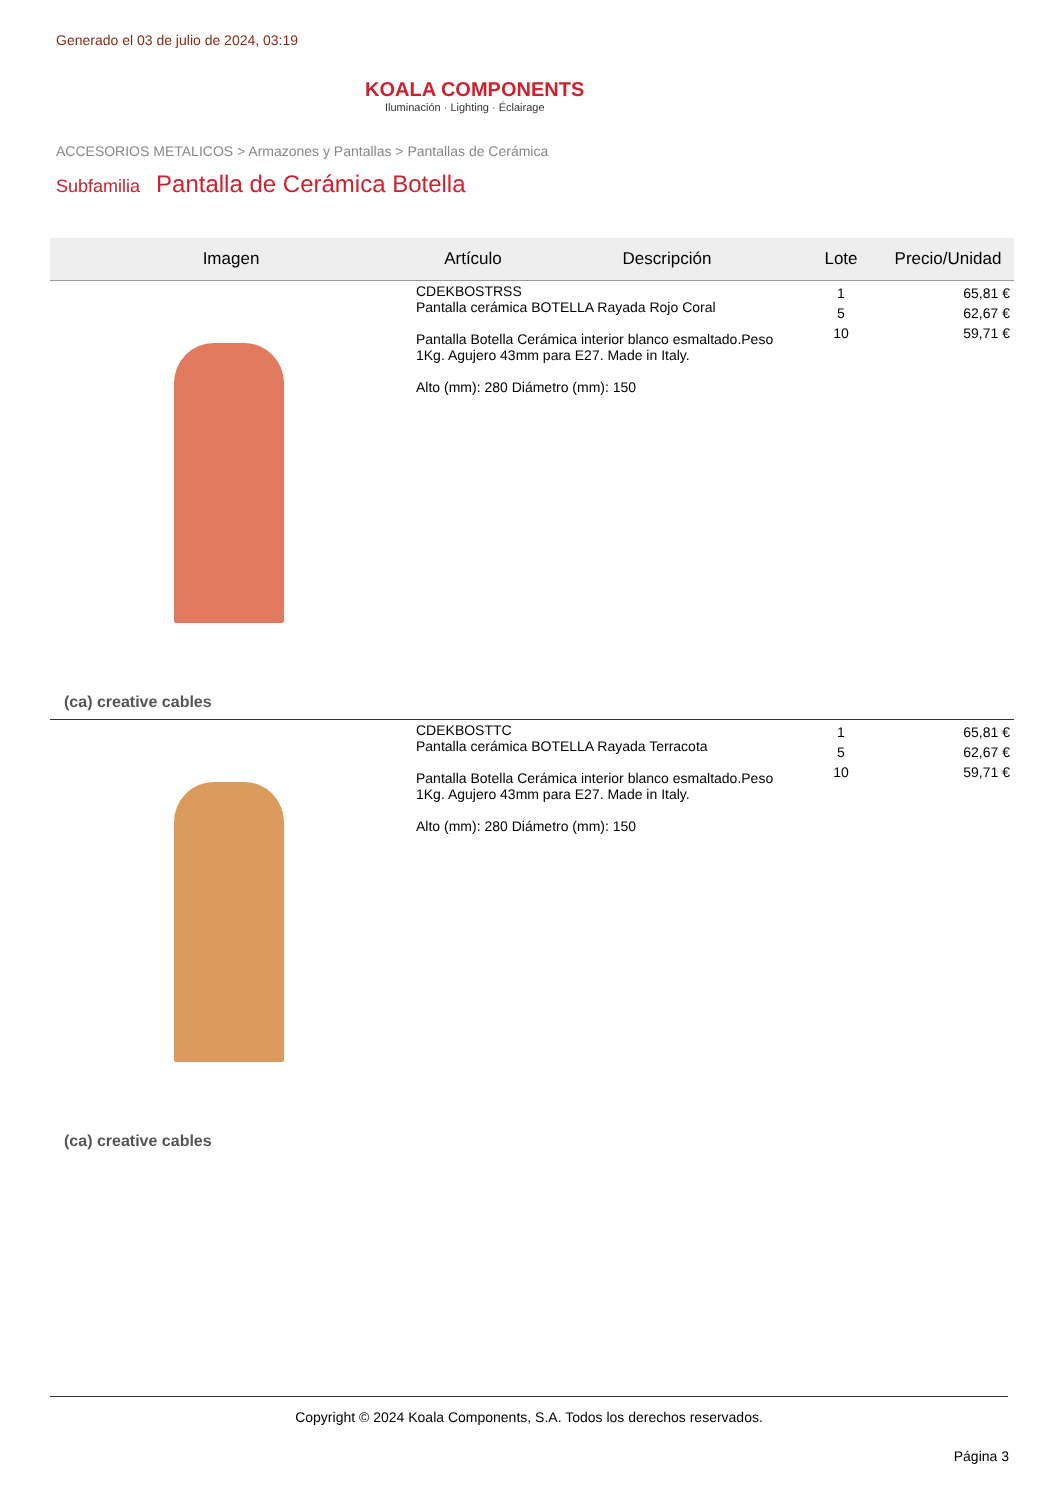Generado el 03 de julio de 2024, 03:19
KOALA COMPONENTS
Iluminación · Lighting · Éclairage
ACCESORIOS METALICOS > Armazones y Pantallas > Pantallas de Cerámica
Subfamilia Pantalla de Cerámica Botella
| Imagen | Artículo | Descripción | Lote | Precio/Unidad |
| --- | --- | --- | --- | --- |
| (ca) creative cables | CDEKBOSTRSS Pantalla cerámica BOTELLA Rayada Rojo Coral Pantalla Botella Cerámica interior blanco esmaltado.Peso 1Kg. Agujero 43mm para E27. Made in Italy. Alto (mm): 280 Diámetro (mm): 150 | | 1 5 10 | 65,81 € 62,67 € 59,71 € |
| (ca) creative cables | CDEKBOSTTC Pantalla cerámica BOTELLA Rayada Terracota Pantalla Botella Cerámica interior blanco esmaltado.Peso 1Kg. Agujero 43mm para E27. Made in Italy. Alto (mm): 280 Diámetro (mm): 150 | | 1 5 10 | 65,81 € 62,67 € 59,71 € |
Copyright © 2024 Koala Components, S.A. Todos los derechos reservados.
Página 3